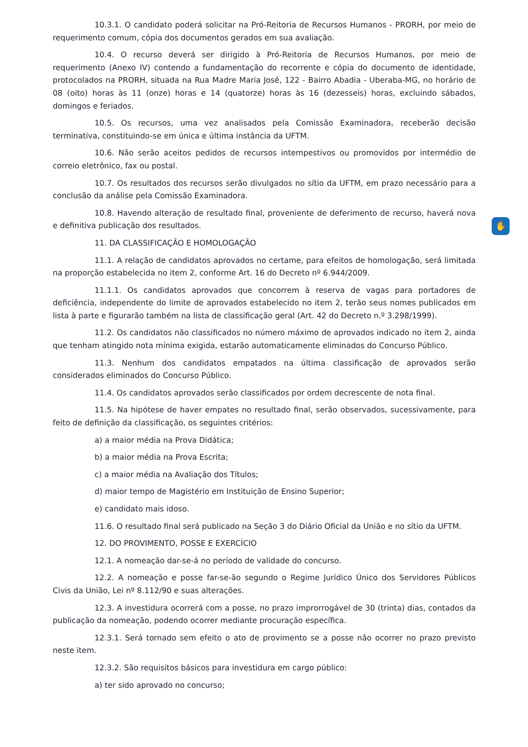✋
10.3.1. O candidato poderá solicitar na Pró-Reitoria de Recursos Humanos - PRORH, por meio de requerimento comum, cópia dos documentos gerados em sua avaliação.
10.4. O recurso deverá ser dirigido à Pró-Reitoria de Recursos Humanos, por meio de requerimento (Anexo IV) contendo a fundamentação do recorrente e cópia do documento de identidade, protocolados na PRORH, situada na Rua Madre Maria José, 122 - Bairro Abadia - Uberaba-MG, no horário de 08 (oito) horas às 11 (onze) horas e 14 (quatorze) horas às 16 (dezesseis) horas, excluindo sábados, domingos e feriados.
10.5. Os recursos, uma vez analisados pela Comissão Examinadora, receberão decisão terminativa, constituindo-se em única e última instância da UFTM.
10.6. Não serão aceitos pedidos de recursos intempestivos ou promovidos por intermédio de correio eletrônico, fax ou postal.
10.7. Os resultados dos recursos serão divulgados no sítio da UFTM, em prazo necessário para a conclusão da análise pela Comissão Examinadora.
10.8. Havendo alteração de resultado final, proveniente de deferimento de recurso, haverá nova e definitiva publicação dos resultados.
11. DA CLASSIFICAÇÃO E HOMOLOGAÇÃO
11.1. A relação de candidatos aprovados no certame, para efeitos de homologação, será limitada na proporção estabelecida no item 2, conforme Art. 16 do Decreto nº 6.944/2009.
11.1.1. Os candidatos aprovados que concorrem à reserva de vagas para portadores de deficiência, independente do limite de aprovados estabelecido no item 2, terão seus nomes publicados em lista à parte e figurarão também na lista de classificação geral (Art. 42 do Decreto n.º 3.298/1999).
11.2. Os candidatos não classificados no número máximo de aprovados indicado no item 2, ainda que tenham atingido nota mínima exigida, estarão automaticamente eliminados do Concurso Público.
11.3. Nenhum dos candidatos empatados na última classificação de aprovados serão considerados eliminados do Concurso Público.
11.4. Os candidatos aprovados serão classificados por ordem decrescente de nota final.
11.5. Na hipótese de haver empates no resultado final, serão observados, sucessivamente, para feito de definição da classificação, os seguintes critérios:
a) a maior média na Prova Didática;
b) a maior média na Prova Escrita;
c) a maior média na Avaliação dos Títulos;
d) maior tempo de Magistério em Instituição de Ensino Superior;
e) candidato mais idoso.
11.6. O resultado final será publicado na Seção 3 do Diário Oficial da União e no sítio da UFTM.
12. DO PROVIMENTO, POSSE E EXERCÍCIO
12.1. A nomeação dar-se-á no período de validade do concurso.
12.2. A nomeação e posse far-se-ão segundo o Regime Jurídico Único dos Servidores Públicos Civis da União, Lei nº 8.112/90 e suas alterações.
12.3. A investidura ocorrerá com a posse, no prazo improrrogável de 30 (trinta) dias, contados da publicação da nomeação, podendo ocorrer mediante procuração específica.
12.3.1. Será tornado sem efeito o ato de provimento se a posse não ocorrer no prazo previsto neste item.
12.3.2. São requisitos básicos para investidura em cargo público:
a) ter sido aprovado no concurso;